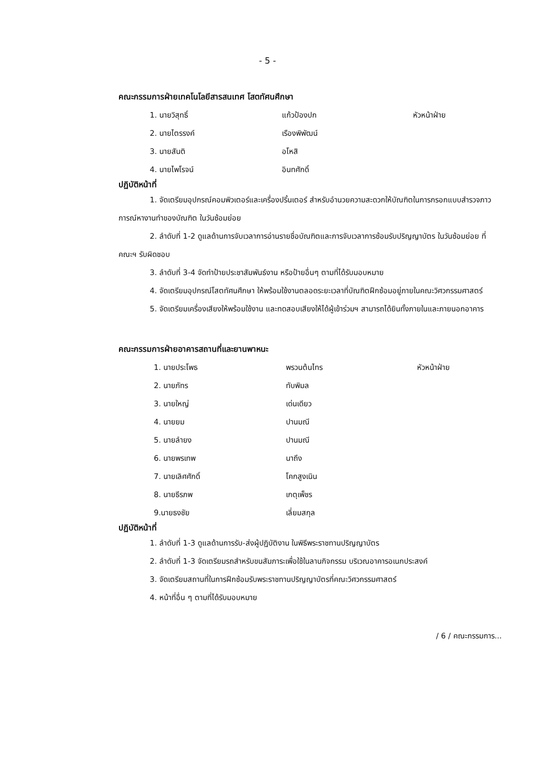- 5 -
คณะกรรมการฝ่ายเทคโนโลยีสารสนเทศ โสตทัศนศึกษา
1. นายวิสุทธิ์ แก้วป้องปก หัวหน้าฝ่าย
2. นายไตรรงค์ เรืองพิพัฒน์
3. นายสันติ อโหสิ
4. นายไพโรจน์ อินทศักดิ์
ปฏิบัติหน้าที่
1. จัดเตรียมอุปกรณ์คอมพิวเตอร์และเครื่องปริ้นเตอร์ สำหรับอำนวยความสะดวกให้บัณฑิตในการกรอกแบบสำรวจภาวการณ์หางานทำของบัณฑิต ในวันซ้อมย่อย
2. ลำดับที่ 1-2 ดูแลด้านการจับเวลาการอ่านรายชื่อบัณฑิตและการจับเวลาการซ้อมรับปริญญาบัตร ในวันซ้อมย่อย ที่คณะฯ รับผิดชอบ
3. ลำดับที่ 3-4 จัดทำป้ายประชาสัมพันธ์งาน หรือป้ายอื่นๆ ตามที่ได้รับมอบหมาย
4. จัดเตรียมอุปกรณ์โสตทัศนศึกษา ให้พร้อมใช้งานตลอดระยะเวลาที่บัณฑิตฝึกซ้อมอยู่ภายในคณะวิศวกรรมศาสตร์
5. จัดเตรียมเครื่องเสียงให้พร้อมใช้งาน และทดสอบเสียงให้ได้ผู้เข้าร่วมฯ สามารถได้ยินทั้งภายในและภายนอกอาคาร
คณะกรรมการฝ่ายอาคารสถานที่และยานพาหนะ
1. นายประโพธ พรวนต้นไทร หัวหน้าฝ่าย
2. นายภัทร ทับพิมล
3. นายใหญ่ เด่นเดียว
4. นายยม ปานมณี
5. นายลำยง ปานมณี
6. นายพรเทพ นาถึง
7. นายเลิศศักดิ์ โคกสูงเนิน
8. นายธีรภพ เกตุเพ็ชร
9.นายธงชัย เลี่ยมสกุล
ปฏิบัติหน้าที่
1. ลำดับที่ 1-3 ดูแลด้านการรับ-ส่งผู้ปฏิบัติงาน ในพิธีพระราชทานปริญญาบัตร
2. ลำดับที่ 1-3 จัดเตรียมรถสำหรับขนสัมภาระเพื่อใช้ในลานกิจกรรม บริเวณอาคารอเนกประสงค์
3. จัดเตรียมสถานที่ในการฝึกซ้อมรับพระราชทานปริญญาบัตรที่คณะวิศวกรรมศาสตร์
4. หน้าที่อื่น ๆ ตามที่ได้รับมอบหมาย
/ 6 / คณะกรรมการ...